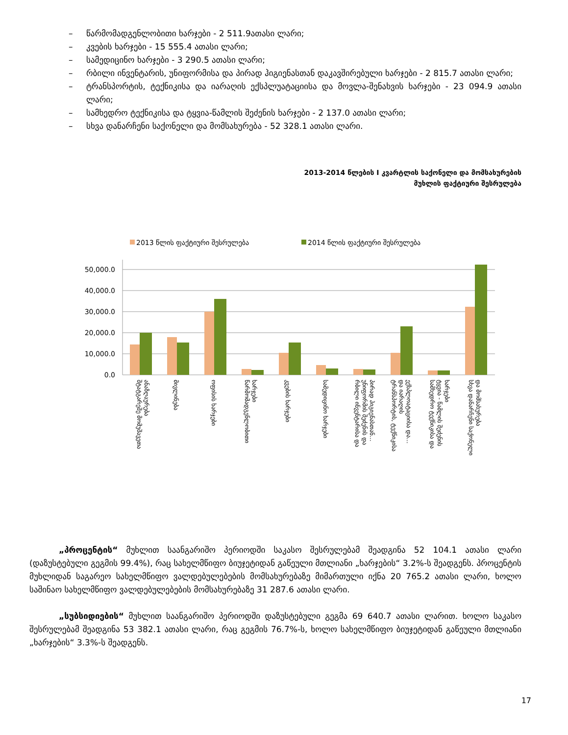– წარმომადგენლობითი ხარჯები - 2 511.9ათასი ლარი;
– კვების ხარჯები - 15 555.4 ათასი ლარი;
– სამედიცინო ხარჯები - 3 290.5 ათასი ლარი;
– რბილი ინვენტარის, უნიფორმისა და პირად ჰიგიენასთან დაკავშირებული ხარჯები - 2 815.7 ათასი ლარი;
– ტრანსპორტის, ტექნიკისა და იარაღის ექსპლუატაციისა და მოვლა-შენახვის ხარჯები - 23 094.9 ათასი ლარი;
– სამხედრო ტექნიკისა და ტყვია-წამლის შეძენის ხარჯები - 2 137.0 ათასი ლარი;
– სხვა დანარჩენი საქონელი და მომსახურება - 52 328.1 ათასი ლარი.
2013-2014 წლების I კვარტლის საქონელი და მომსახურების
მუხლის ფაქტიური შესრულება
2013 წლის ფაქტიური შესრულება
2014 წლის ფაქტიური შესრულება
50,000.0
40,000.0
30,000.0
20,000.0
10,000.0
0.0
შტატგარეშე მომუშავეთა
ანაზღაურება
მივლინება
ოფისის ხარჯები
წარმომადგენლობითი
ხარჯები
კვების ხარჯები
სამედიცინო ხარჯები
რბილი ინვენტარისა და
უნიფორმის შეძენის და
პირად ჰიგიენასთან…
ტრანსპორტის, ტექნიკისა
და იარაღის
ექსპლოატაციისა და…
სამხედრო ტექნიკისა და
ტყვია - წამლის შეძენის
ხარჯები
სხვა დანარჩენი საქონელი
და მომსახურება
„პროცენტის“ მუხლით საანგარიშო პერიოდში საკასო შესრულებამ შეადგინა 52 104.1 ათასი ლარი (დაზუსტებული გეგმის 99.4%), რაც სახელმწიფო ბიუჯეტიდან გაწეული მთლიანი „ხარჯების“ 3.2%-ს შეადგენს. პროცენტის მუხლიდან საგარეო სახელმწიფო ვალდებულებების მომსახურებაზე მიმართული იქნა 20 765.2 ათასი ლარი, ხოლო საშინაო სახელმწიფო ვალდებულებების მომსახურებაზე 31 287.6 ათასი ლარი.
„სუბსიდიების“ მუხლით საანგარიშო პერიოდში დაზუსტებული გეგმა 69 640.7 ათასი ლარით. ხოლო საკასო შესრულებამ შეადგინა 53 382.1 ათასი ლარი, რაც გეგმის 76.7%-ს, ხოლო სახელმწიფო ბიუჯეტიდან გაწეული მთლიანი „ხარჯების“ 3.3%-ს შეადგენს.
17